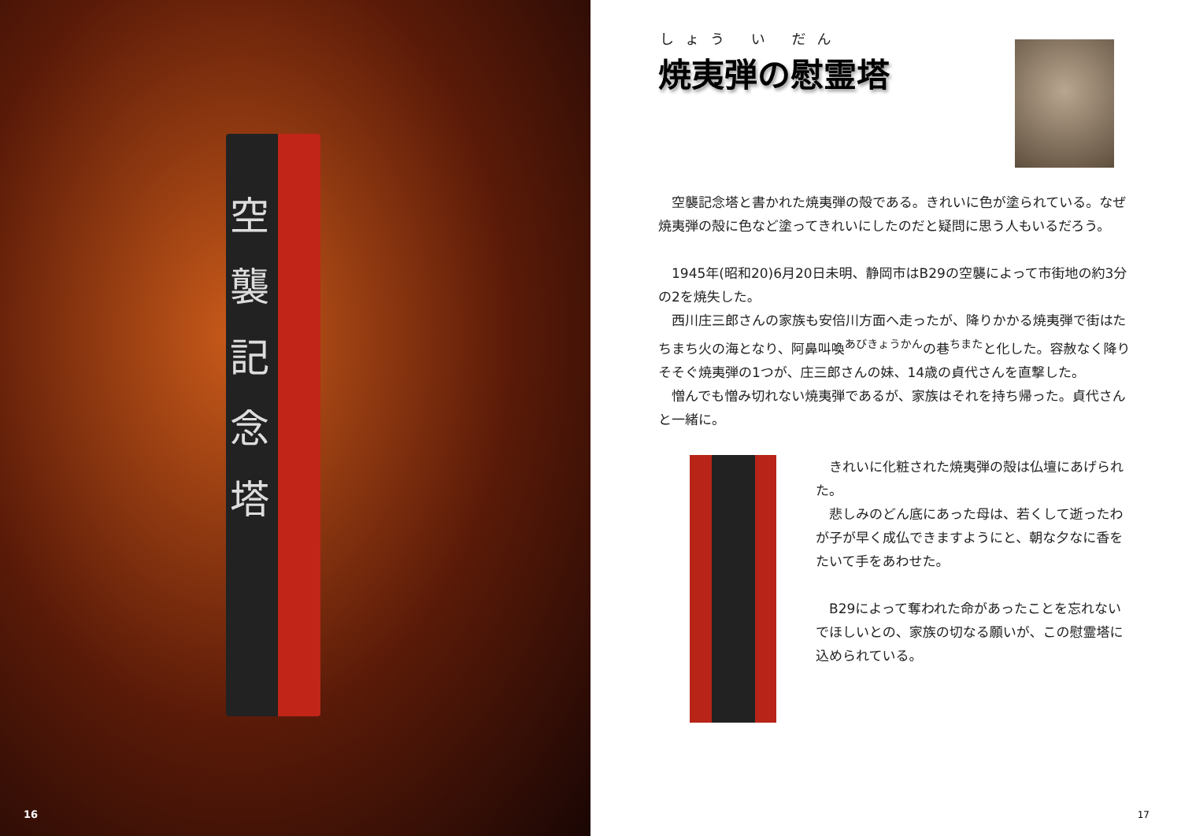空襲記念塔
16
しょう い だん
焼夷弾の慰霊塔
　空襲記念塔と書かれた焼夷弾の殻である。きれいに色が塗られている。なぜ焼夷弾の殻に色など塗ってきれいにしたのだと疑問に思う人もいるだろう。
　1945年(昭和20)6月20日未明、静岡市はB29の空襲によって市街地の約3分の2を焼失した。
　西川庄三郎さんの家族も安倍川方面へ走ったが、降りかかる焼夷弾で街はたちまち火の海となり、阿鼻叫喚<sup>あびきょうかん</sup>の巷<sup>ちまた</sup>と化した。容赦なく降りそそぐ焼夷弾の1つが、庄三郎さんの妹、14歳の貞代さんを直撃した。
　憎んでも憎み切れない焼夷弾であるが、家族はそれを持ち帰った。貞代さんと一緒に。
　きれいに化粧された焼夷弾の殻は仏壇にあげられた。
　悲しみのどん底にあった母は、若くして逝ったわが子が早く成仏できますようにと、朝な夕なに香をたいて手をあわせた。
　B29によって奪われた命があったことを忘れないでほしいとの、家族の切なる願いが、この慰霊塔に込められている。
17